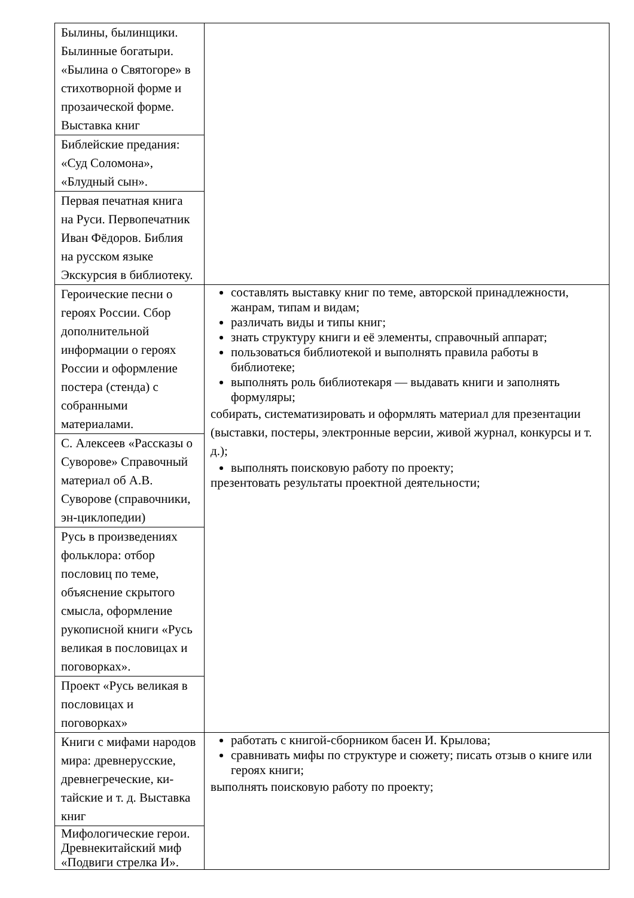| Былины, былинщики. Былинные богатыри. «Былина о Святогоре» в стихотворной форме и прозаической форме. Выставка книг | |
| Библейские предания: «Суд Соломона», «Блудный сын». | |
| Первая печатная книга на Руси. Первопечатник Иван Фёдоров. Библия на русском языке Экскурсия в библиотеку. | |
| Героические песни о героях России. Сбор дополнительной информации о героях России и оформление постера (стенда) с собранными материалами. | составлять выставку книг по теме, авторской принадлежности, жанрам, типам и видам; различать виды и типы книг; знать структуру книги и её элементы, справочный аппарат; пользоваться библиотекой и выполнять правила работы в библиотеке; выполнять роль библиотекаря — выдавать книги и заполнять формуляры; собирать, систематизировать и оформлять материал для презентации (выставки, постеры, электронные версии, живой журнал, конкурсы и т. д.); выполнять поисковую работу по проекту; презентовать результаты проектной деятельности; |
| С. Алексеев «Рассказы о Суворове» Справочный материал об А.В. Суворове (справочники, эн-циклопедии) | |
| Русь в произведениях фольклора: отбор пословиц по теме, объяснение скрытого смысла, оформление рукописной книги «Русь великая в пословицах и поговорках». | |
| Проект «Русь великая в пословицах и поговорках» | |
| Книги с мифами народов мира: древнерусские, древнегреческие, ки-тайские и т. д. Выставка книг | работать с книгой-сборником басен И. Крылова; сравнивать мифы по структуре и сюжету; писать отзыв о книге или героях книги; выполнять поисковую работу по проекту; |
| Мифологические герои. Древнекитайский миф «Подвиги стрелка И». | |